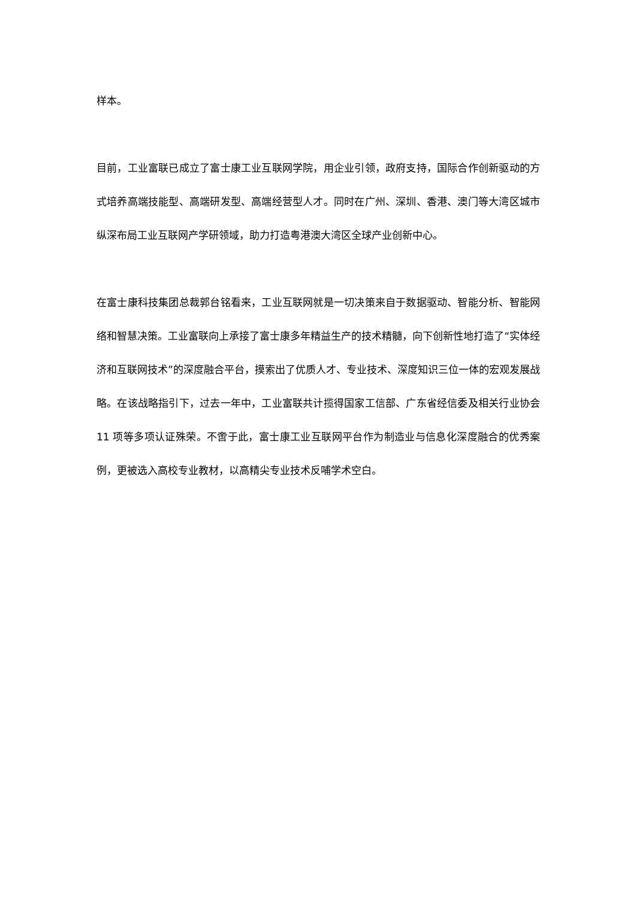样本。
目前，工业富联已成立了富士康工业互联网学院，用企业引领，政府支持，国际合作创新驱动的方式培养高端技能型、高端研发型、高端经营型人才。同时在广州、深圳、香港、澳门等大湾区城市纵深布局工业互联网产学研领域，助力打造粤港澳大湾区全球产业创新中心。
在富士康科技集团总裁郭台铭看来，工业互联网就是一切决策来自于数据驱动、智能分析、智能网络和智慧决策。工业富联向上承接了富士康多年精益生产的技术精髓，向下创新性地打造了“实体经济和互联网技术”的深度融合平台，摸索出了优质人才、专业技术、深度知识三位一体的宏观发展战略。在该战略指引下，过去一年中，工业富联共计揽得国家工信部、广东省经信委及相关行业协会 11 项等多项认证殊荣。不啻于此，富士康工业互联网平台作为制造业与信息化深度融合的优秀案例，更被选入高校专业教材，以高精尖专业技术反哺学术空白。